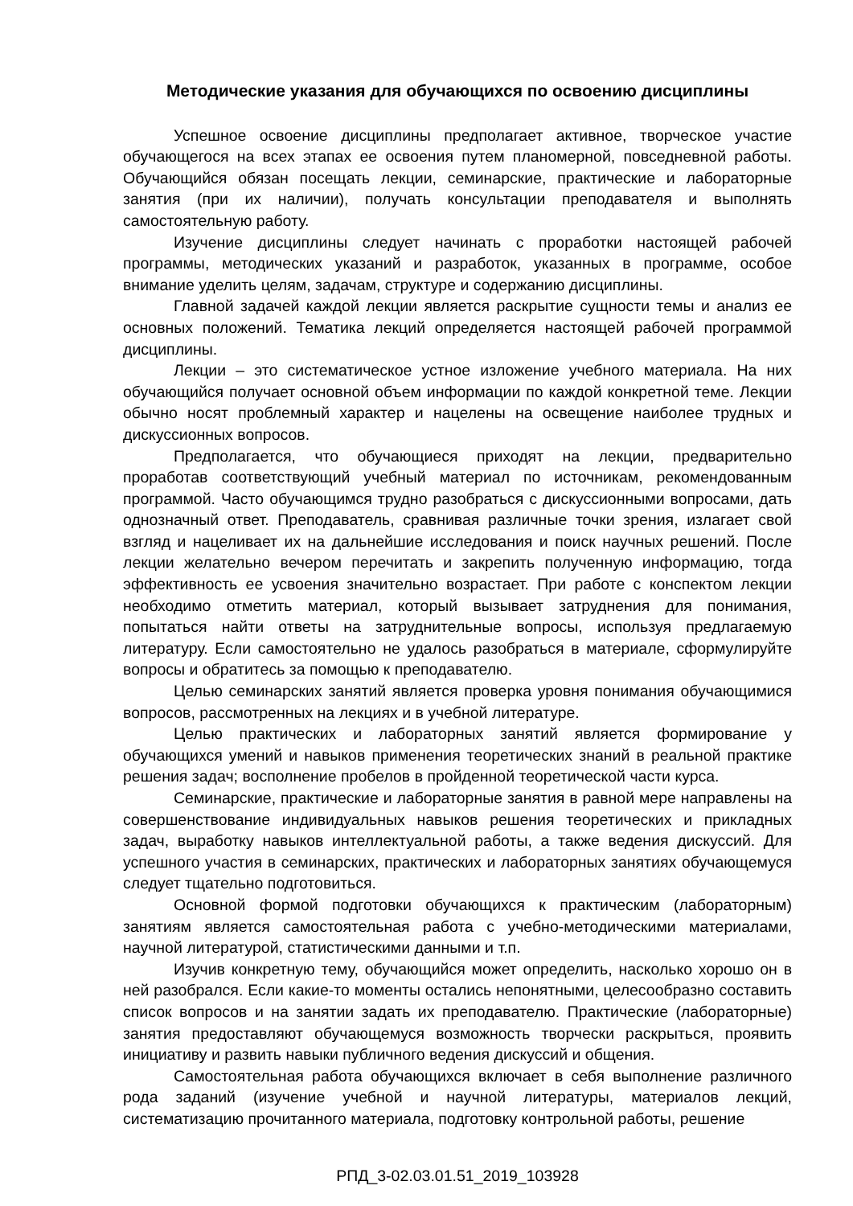Методические указания для обучающихся по освоению дисциплины
Успешное освоение дисциплины предполагает активное, творческое участие обучающегося на всех этапах ее освоения путем планомерной, повседневной работы. Обучающийся обязан посещать лекции, семинарские, практические и лабораторные занятия (при их наличии), получать консультации преподавателя и выполнять самостоятельную работу.
Изучение дисциплины следует начинать с проработки настоящей рабочей программы, методических указаний и разработок, указанных в программе, особое внимание уделить целям, задачам, структуре и содержанию дисциплины.
Главной задачей каждой лекции является раскрытие сущности темы и анализ ее основных положений. Тематика лекций определяется настоящей рабочей программой дисциплины.
Лекции – это систематическое устное изложение учебного материала. На них обучающийся получает основной объем информации по каждой конкретной теме. Лекции обычно носят проблемный характер и нацелены на освещение наиболее трудных и дискуссионных вопросов.
Предполагается, что обучающиеся приходят на лекции, предварительно проработав соответствующий учебный материал по источникам, рекомендованным программой. Часто обучающимся трудно разобраться с дискуссионными вопросами, дать однозначный ответ. Преподаватель, сравнивая различные точки зрения, излагает свой взгляд и нацеливает их на дальнейшие исследования и поиск научных решений. После лекции желательно вечером перечитать и закрепить полученную информацию, тогда эффективность ее усвоения значительно возрастает. При работе с конспектом лекции необходимо отметить материал, который вызывает затруднения для понимания, попытаться найти ответы на затруднительные вопросы, используя предлагаемую литературу. Если самостоятельно не удалось разобраться в материале, сформулируйте вопросы и обратитесь за помощью к преподавателю.
Целью семинарских занятий является проверка уровня понимания обучающимися вопросов, рассмотренных на лекциях и в учебной литературе.
Целью практических и лабораторных занятий является формирование у обучающихся умений и навыков применения теоретических знаний в реальной практике решения задач; восполнение пробелов в пройденной теоретической части курса.
Семинарские, практические и лабораторные занятия в равной мере направлены на совершенствование индивидуальных навыков решения теоретических и прикладных задач, выработку навыков интеллектуальной работы, а также ведения дискуссий. Для успешного участия в семинарских, практических и лабораторных занятиях обучающемуся следует тщательно подготовиться.
Основной формой подготовки обучающихся к практическим (лабораторным) занятиям является самостоятельная работа с учебно-методическими материалами, научной литературой, статистическими данными и т.п.
Изучив конкретную тему, обучающийся может определить, насколько хорошо он в ней разобрался. Если какие-то моменты остались непонятными, целесообразно составить список вопросов и на занятии задать их преподавателю. Практические (лабораторные) занятия предоставляют обучающемуся возможность творчески раскрыться, проявить инициативу и развить навыки публичного ведения дискуссий и общения.
Самостоятельная работа обучающихся включает в себя выполнение различного рода заданий (изучение учебной и научной литературы, материалов лекций, систематизацию прочитанного материала, подготовку контрольной работы, решение
РПД_3-02.03.01.51_2019_103928